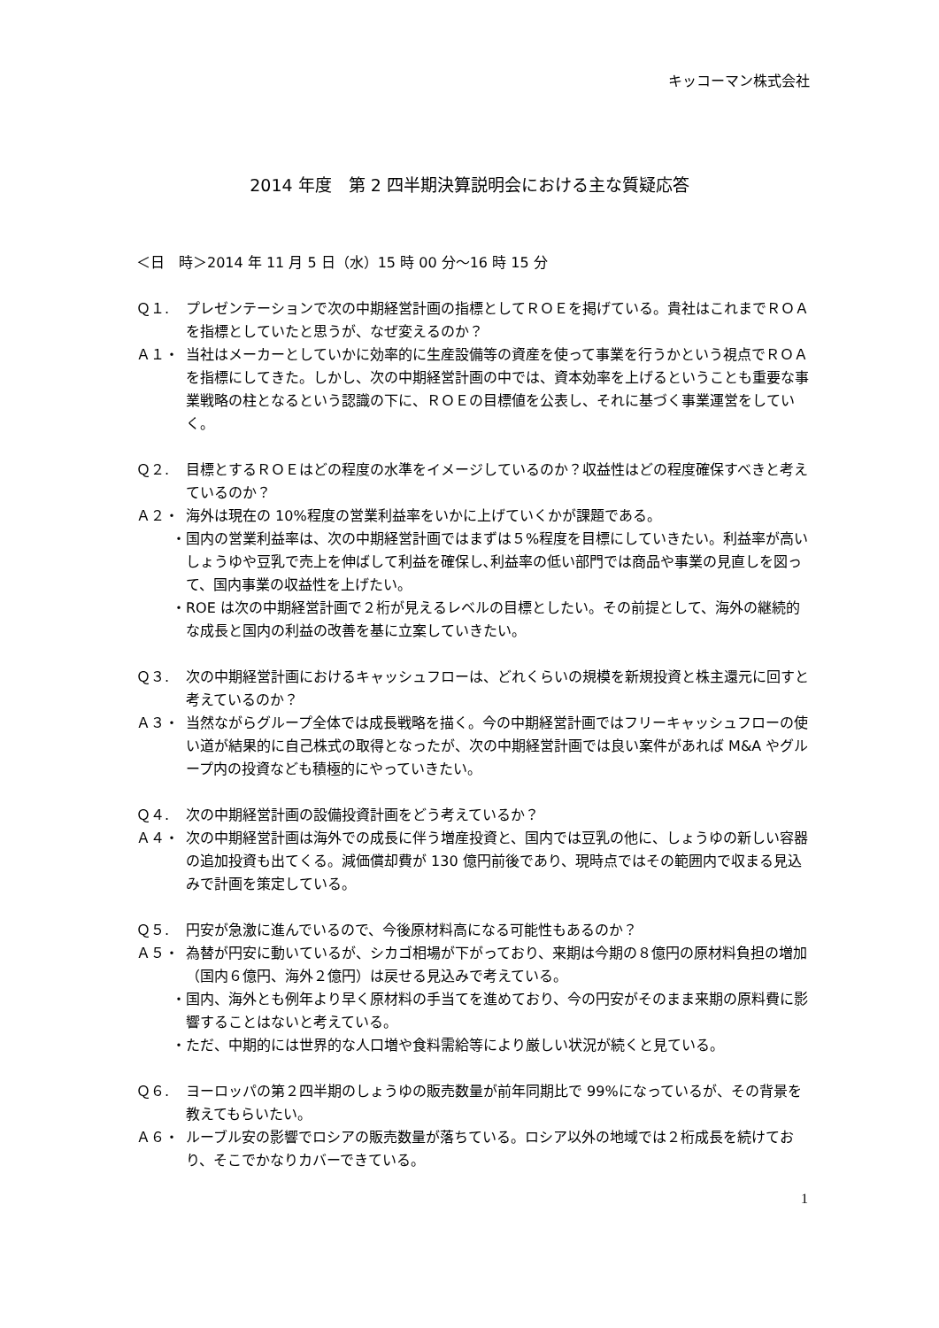キッコーマン株式会社
2014 年度　第 2 四半期決算説明会における主な質疑応答
＜日　時＞2014 年 11 月 5 日（水）15 時 00 分～16 時 15 分
Ｑ１. プレゼンテーションで次の中期経営計画の指標としてＲＯＥを掲げている。貴社はこれまでＲＯＡを指標としていたと思うが、なぜ変えるのか？
Ａ１・ 当社はメーカーとしていかに効率的に生産設備等の資産を使って事業を行うかという視点でＲＯＡを指標にしてきた。しかし、次の中期経営計画の中では、資本効率を上げるということも重要な事業戦略の柱となるという認識の下に、ＲＯＥの目標値を公表し、それに基づく事業運営をしていく。
Ｑ２. 目標とするＲＯＥはどの程度の水準をイメージしているのか？収益性はどの程度確保すべきと考えているのか？
Ａ２・ 海外は現在の 10%程度の営業利益率をいかに上げていくかが課題である。
・ 国内の営業利益率は、次の中期経営計画ではまずは５%程度を目標にしていきたい。利益率が高いしょうゆや豆乳で売上を伸ばして利益を確保し､利益率の低い部門では商品や事業の見直しを図って、国内事業の収益性を上げたい。
・ ROE は次の中期経営計画で２桁が見えるレベルの目標としたい。その前提として、海外の継続的な成長と国内の利益の改善を基に立案していきたい。
Ｑ３. 次の中期経営計画におけるキャッシュフローは、どれくらいの規模を新規投資と株主還元に回すと考えているのか？
Ａ３・ 当然ながらグループ全体では成長戦略を描く。今の中期経営計画ではフリーキャッシュフローの使い道が結果的に自己株式の取得となったが、次の中期経営計画では良い案件があれば M&A やグループ内の投資なども積極的にやっていきたい。
Ｑ４. 次の中期経営計画の設備投資計画をどう考えているか？
Ａ４・ 次の中期経営計画は海外での成長に伴う増産投資と、国内では豆乳の他に、しょうゆの新しい容器の追加投資も出てくる。減価償却費が 130 億円前後であり、現時点ではその範囲内で収まる見込みで計画を策定している。
Ｑ５. 円安が急激に進んでいるので、今後原材料高になる可能性もあるのか？
Ａ５・ 為替が円安に動いているが、シカゴ相場が下がっており、来期は今期の８億円の原材料負担の増加（国内６億円、海外２億円）は戻せる見込みで考えている。
・ 国内、海外とも例年より早く原材料の手当てを進めており、今の円安がそのまま来期の原料費に影響することはないと考えている。
・ ただ、中期的には世界的な人口増や食料需給等により厳しい状況が続くと見ている。
Ｑ６. ヨーロッパの第２四半期のしょうゆの販売数量が前年同期比で 99%になっているが、その背景を教えてもらいたい。
Ａ６・ ルーブル安の影響でロシアの販売数量が落ちている。ロシア以外の地域では２桁成長を続けており、そこでかなりカバーできている。
1